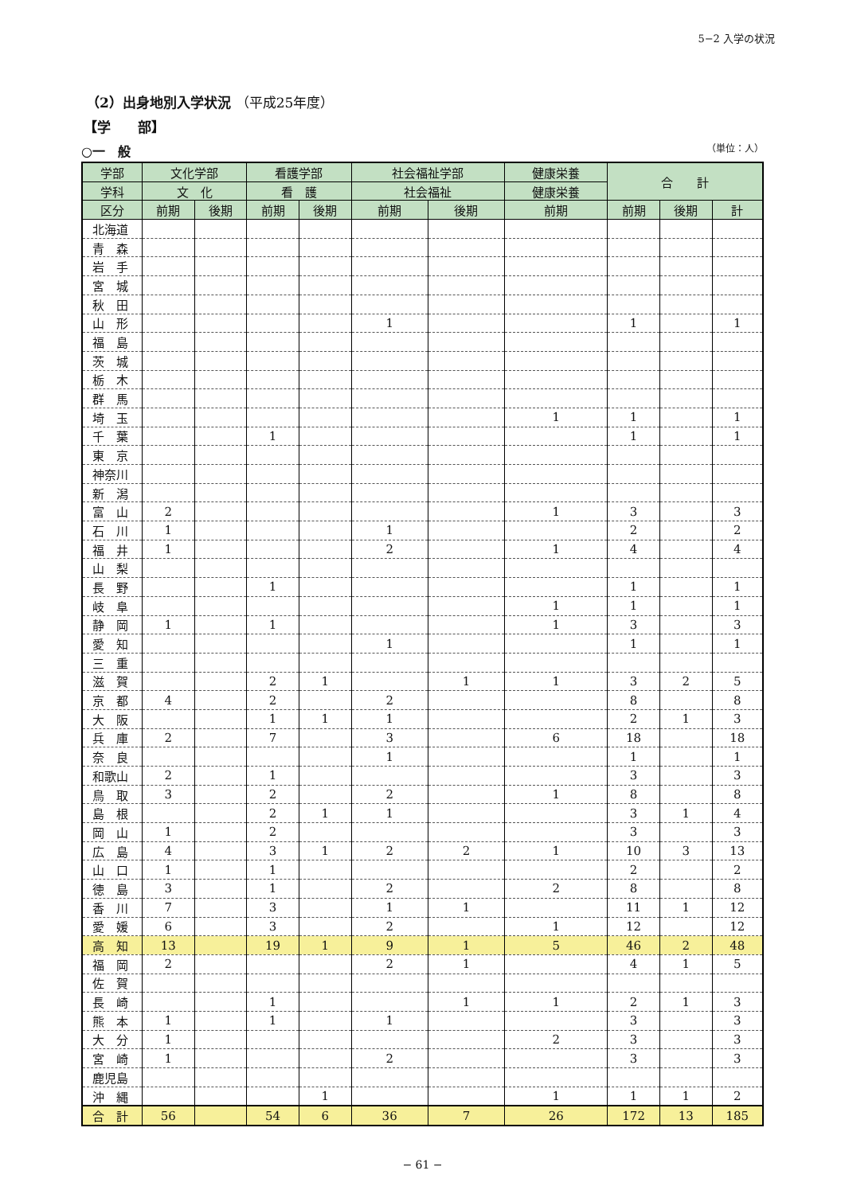5−2 入学の状況
（2）出身地別入学状況 （平成25年度）
【学　　部】
○一　般 （単位：人）
| 学部 | 文化学部 | | 看護学部 | | 社会福祉学部 | | 健康栄養 | 合 計 | | |
| --- | --- | --- | --- | --- | --- | --- | --- | --- | --- | --- |
| 学科 | 文 化 | | 看 護 | | 社会福祉 | | 健康栄養 | | | |
| 区分 | 前期 | 後期 | 前期 | 後期 | 前期 | 後期 | 前期 | 前期 | 後期 | 計 |
| 北海道 | | | | | | | | | | |
| 青 森 | | | | | | | | | | |
| 岩 手 | | | | | | | | | | |
| 宮 城 | | | | | | | | | | |
| 秋 田 | | | | | | | | | | |
| 山 形 | | | | | 1 | | | 1 | | 1 |
| 福 島 | | | | | | | | | | |
| 茨 城 | | | | | | | | | | |
| 栃 木 | | | | | | | | | | |
| 群 馬 | | | | | | | | | | |
| 埼 玉 | | | | | | | 1 | 1 | | 1 |
| 千 葉 | | | 1 | | | | | 1 | | 1 |
| 東 京 | | | | | | | | | | |
| 神奈川 | | | | | | | | | | |
| 新 潟 | | | | | | | | | | |
| 富 山 | 2 | | | | | | 1 | 3 | | 3 |
| 石 川 | 1 | | | | 1 | | | 2 | | 2 |
| 福 井 | 1 | | | | 2 | | 1 | 4 | | 4 |
| 山 梨 | | | | | | | | | | |
| 長 野 | | | 1 | | | | | 1 | | 1 |
| 岐 阜 | | | | | | | 1 | 1 | | 1 |
| 静 岡 | 1 | | 1 | | | | 1 | 3 | | 3 |
| 愛 知 | | | | | 1 | | | 1 | | 1 |
| 三 重 | | | | | | | | | | |
| 滋 賀 | | | 2 | 1 | | 1 | 1 | 3 | 2 | 5 |
| 京 都 | 4 | | 2 | | 2 | | | 8 | | 8 |
| 大 阪 | | | 1 | 1 | 1 | | | 2 | 1 | 3 |
| 兵 庫 | 2 | | 7 | | 3 | | 6 | 18 | | 18 |
| 奈 良 | | | | | 1 | | | 1 | | 1 |
| 和歌山 | 2 | | 1 | | | | | 3 | | 3 |
| 鳥 取 | 3 | | 2 | | 2 | | 1 | 8 | | 8 |
| 島 根 | | | 2 | 1 | 1 | | | 3 | 1 | 4 |
| 岡 山 | 1 | | 2 | | | | | 3 | | 3 |
| 広 島 | 4 | | 3 | 1 | 2 | 2 | 1 | 10 | 3 | 13 |
| 山 口 | 1 | | 1 | | | | | 2 | | 2 |
| 徳 島 | 3 | | 1 | | 2 | | 2 | 8 | | 8 |
| 香 川 | 7 | | 3 | | 1 | 1 | | 11 | 1 | 12 |
| 愛 媛 | 6 | | 3 | | 2 | | 1 | 12 | | 12 |
| 高 知 | 13 | | 19 | 1 | 9 | 1 | 5 | 46 | 2 | 48 |
| 福 岡 | 2 | | | | 2 | 1 | | 4 | 1 | 5 |
| 佐 賀 | | | | | | | | | | |
| 長 崎 | | | 1 | | | 1 | 1 | 2 | 1 | 3 |
| 熊 本 | 1 | | 1 | | 1 | | | 3 | | 3 |
| 大 分 | 1 | | | | | | 2 | 3 | | 3 |
| 宮 崎 | 1 | | | | 2 | | | 3 | | 3 |
| 鹿児島 | | | | | | | | | | |
| 沖 縄 | | | | 1 | | | 1 | 1 | 1 | 2 |
| 合 計 | 56 | | 54 | 6 | 36 | 7 | 26 | 172 | 13 | 185 |
− 61 −